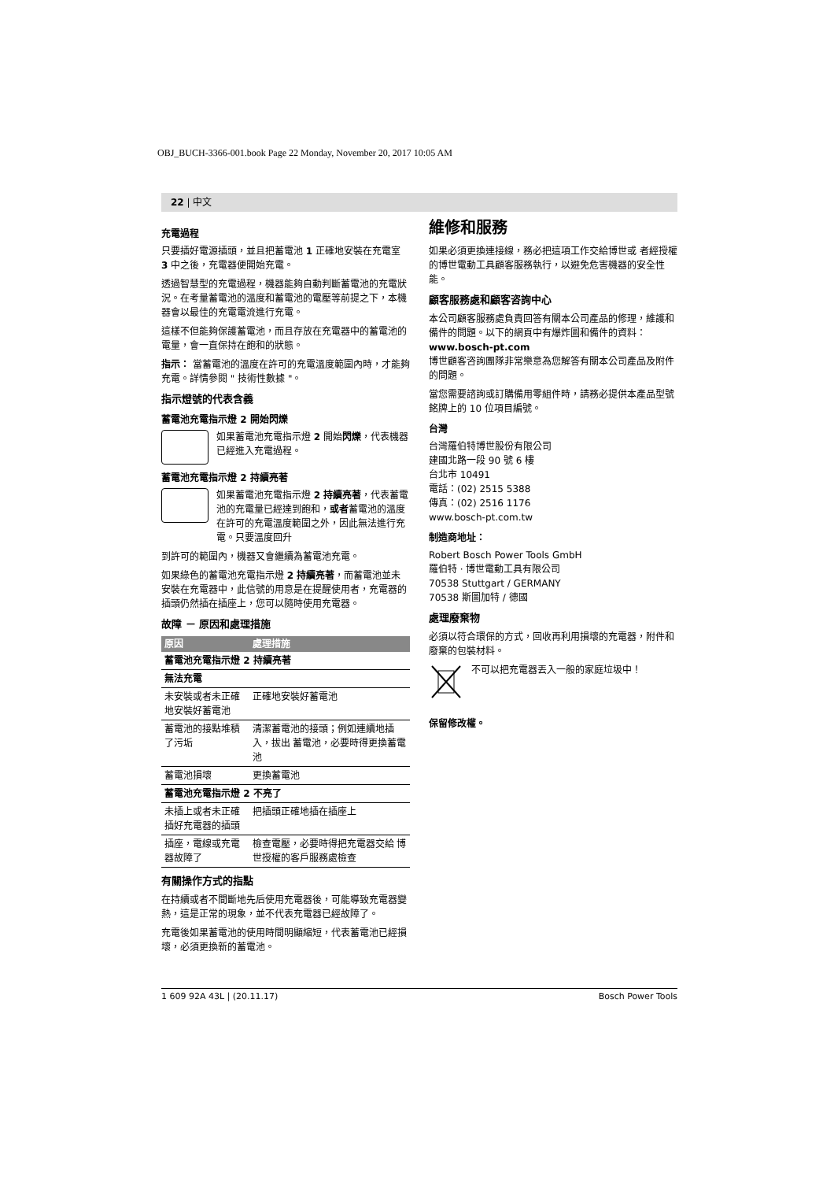OBJ_BUCH-3366-001.book Page 22 Monday, November 20, 2017 10:05 AM
22 | 中文
充電過程
只要插好電源插頭，並且把蓄電池 1 正確地安裝在充電室 3 中之後，充電器便開始充電。
透過智慧型的充電過程，機器能夠自動判斷蓄電池的充電狀況。在考量蓄電池的溫度和蓄電池的電壓等前提之下，本機器會以最佳的充電電流進行充電。
這樣不但能夠保護蓄電池，而且存放在充電器中的蓄電池的電量，會一直保持在飽和的狀態。
指示： 當蓄電池的溫度在許可的充電溫度範圍內時，才能夠充電。詳情參閱 " 技術性數據 "。
指示燈號的代表含義
蓄電池充電指示燈 2 開始閃爍
如果蓄電池充電指示燈 2 開始閃爍，代表機器已經進入充電過程。
蓄電池充電指示燈 2 持續亮著
如果蓄電池充電指示燈 2 持續亮著，代表蓄電池的充電量已經達到飽和，或者蓄電池的溫度在許可的充電溫度範圍之外，因此無法進行充電。只要溫度回升
到許可的範圍內，機器又會繼續為蓄電池充電。
如果綠色的蓄電池充電指示燈 2 持續亮著，而蓄電池並未安裝在充電器中，此信號的用意是在提醒使用者，充電器的插頭仍然插在插座上，您可以隨時使用充電器。
故障 － 原因和處理措施
| 原因 | 處理措施 |
| --- | --- |
| 蓄電池充電指示燈 2 持續亮著 | |
| 無法充電 | |
| 未安裝或者未正確地安裝好蓄電池 | 正確地安裝好蓄電池 |
| 蓄電池的接點堆積了污垢 | 清潔蓄電池的接頭；例如連續地插入，拔出 蓄電池，必要時得更換蓄電池 |
| 蓄電池損壞 | 更換蓄電池 |
| 蓄電池充電指示燈 2 不亮了 | |
| 未插上或者未正確插好充電器的插頭 | 把插頭正確地插在插座上 |
| 插座，電線或充電器故障了 | 檢查電壓，必要時得把充電器交給 博世授權的客戶服務處檢查 |
有關操作方式的指點
在持續或者不間斷地先后使用充電器後，可能導致充電器變熱，這是正常的現象，並不代表充電器已經故障了。
充電後如果蓄電池的使用時間明顯縮短，代表蓄電池已經損壞，必須更換新的蓄電池。
維修和服務
如果必須更換連接線，務必把這項工作交給博世或 者經授權的博世電動工具顧客服務執行，以避免危害機器的安全性能。
顧客服務處和顧客咨詢中心
本公司顧客服務處負責回答有關本公司產品的修理，維護和備件的問題。以下的網頁中有爆炸圖和備件的資料：
www.bosch-pt.com
博世顧客咨詢團隊非常樂意為您解答有關本公司產品及附件的問題。
當您需要諮詢或訂購備用零組件時，請務必提供本產品型號銘牌上的 10 位項目編號。
台灣
台灣羅伯特博世股份有限公司
建國北路一段 90 號 6 樓
台北市 10491
電話：(02) 2515 5388
傳真：(02) 2516 1176
www.bosch-pt.com.tw
制造商地址：
Robert Bosch Power Tools GmbH
羅伯特 · 博世電動工具有限公司
70538 Stuttgart / GERMANY
70538 斯圖加特 / 德國
處理廢棄物
必須以符合環保的方式，回收再利用損壞的充電器，附件和廢棄的包裝材料。
不可以把充電器丟入一般的家庭垃圾中！
保留修改權。
1 609 92A 43L | (20.11.17) Bosch Power Tools